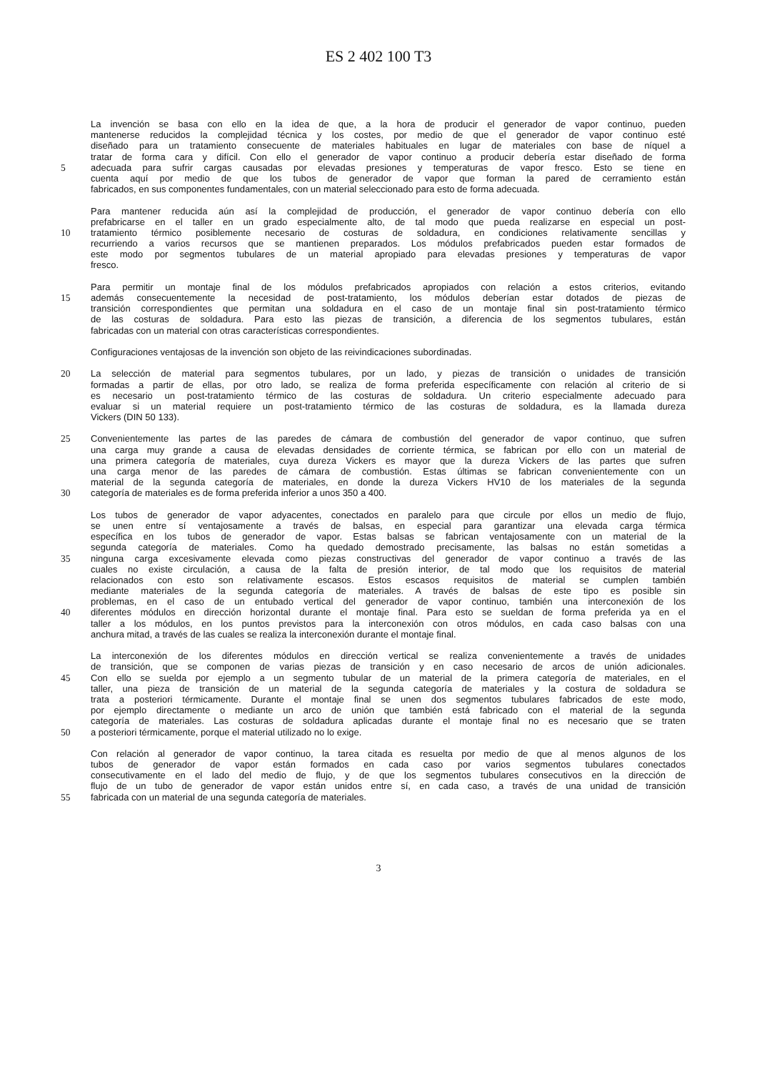ES 2 402 100 T3
La invención se basa con ello en la idea de que, a la hora de producir el generador de vapor continuo, pueden
mantenerse reducidos la complejidad técnica y los costes, por medio de que el generador de vapor continuo esté
diseñado para un tratamiento consecuente de materiales habituales en lugar de materiales con base de níquel a
tratar de forma cara y difícil. Con ello el generador de vapor continuo a producir debería estar diseñado de forma
5 adecuada para sufrir cargas causadas por elevadas presiones y temperaturas de vapor fresco. Esto se tiene en
cuenta aquí por medio de que los tubos de generador de vapor que forman la pared de cerramiento están
fabricados, en sus componentes fundamentales, con un material seleccionado para esto de forma adecuada.
Para mantener reducida aún así la complejidad de producción, el generador de vapor continuo debería con ello
prefabricarse en el taller en un grado especialmente alto, de tal modo que pueda realizarse en especial un post-
10 tratamiento térmico posiblemente necesario de costuras de soldadura, en condiciones relativamente sencillas y
recurriendo a varios recursos que se mantienen preparados. Los módulos prefabricados pueden estar formados de
este modo por segmentos tubulares de un material apropiado para elevadas presiones y temperaturas de vapor
fresco.
Para permitir un montaje final de los módulos prefabricados apropiados con relación a estos criterios, evitando
15 además consecuentemente la necesidad de post-tratamiento, los módulos deberían estar dotados de piezas de
transición correspondientes que permitan una soldadura en el caso de un montaje final sin post-tratamiento térmico
de las costuras de soldadura. Para esto las piezas de transición, a diferencia de los segmentos tubulares, están
fabricadas con un material con otras características correspondientes.
Configuraciones ventajosas de la invención son objeto de las reivindicaciones subordinadas.
20 La selección de material para segmentos tubulares, por un lado, y piezas de transición o unidades de transición
formadas a partir de ellas, por otro lado, se realiza de forma preferida específicamente con relación al criterio de si
es necesario un post-tratamiento térmico de las costuras de soldadura. Un criterio especialmente adecuado para
evaluar si un material requiere un post-tratamiento térmico de las costuras de soldadura, es la llamada dureza
Vickers (DIN 50 133).
25 Convenientemente las partes de las paredes de cámara de combustión del generador de vapor continuo, que sufren
una carga muy grande a causa de elevadas densidades de corriente térmica, se fabrican por ello con un material de
una primera categoría de materiales, cuya dureza Vickers es mayor que la dureza Vickers de las partes que sufren
una carga menor de las paredes de cámara de combustión. Estas últimas se fabrican convenientemente con un
material de la segunda categoría de materiales, en donde la dureza Vickers HV10 de los materiales de la segunda
30 categoría de materiales es de forma preferida inferior a unos 350 a 400.
Los tubos de generador de vapor adyacentes, conectados en paralelo para que circule por ellos un medio de flujo,
se unen entre sí ventajosamente a través de balsas, en especial para garantizar una elevada carga térmica
específica en los tubos de generador de vapor. Estas balsas se fabrican ventajosamente con un material de la
segunda categoría de materiales. Como ha quedado demostrado precisamente, las balsas no están sometidas a
35 ninguna carga excesivamente elevada como piezas constructivas del generador de vapor continuo a través de las
cuales no existe circulación, a causa de la falta de presión interior, de tal modo que los requisitos de material
relacionados con esto son relativamente escasos. Estos escasos requisitos de material se cumplen también
mediante materiales de la segunda categoría de materiales. A través de balsas de este tipo es posible sin
problemas, en el caso de un entubado vertical del generador de vapor continuo, también una interconexión de los
40 diferentes módulos en dirección horizontal durante el montaje final. Para esto se sueldan de forma preferida ya en el
taller a los módulos, en los puntos previstos para la interconexión con otros módulos, en cada caso balsas con una
anchura mitad, a través de las cuales se realiza la interconexión durante el montaje final.
La interconexión de los diferentes módulos en dirección vertical se realiza convenientemente a través de unidades
de transición, que se componen de varias piezas de transición y en caso necesario de arcos de unión adicionales.
45 Con ello se suelda por ejemplo a un segmento tubular de un material de la primera categoría de materiales, en el
taller, una pieza de transición de un material de la segunda categoría de materiales y la costura de soldadura se
trata a posteriori térmicamente. Durante el montaje final se unen dos segmentos tubulares fabricados de este modo,
por ejemplo directamente o mediante un arco de unión que también está fabricado con el material de la segunda
categoría de materiales. Las costuras de soldadura aplicadas durante el montaje final no es necesario que se traten
50 a posteriori térmicamente, porque el material utilizado no lo exige.
Con relación al generador de vapor continuo, la tarea citada es resuelta por medio de que al menos algunos de los
tubos de generador de vapor están formados en cada caso por varios segmentos tubulares conectados
consecutivamente en el lado del medio de flujo, y de que los segmentos tubulares consecutivos en la dirección de
flujo de un tubo de generador de vapor están unidos entre sí, en cada caso, a través de una unidad de transición
55 fabricada con un material de una segunda categoría de materiales.
3